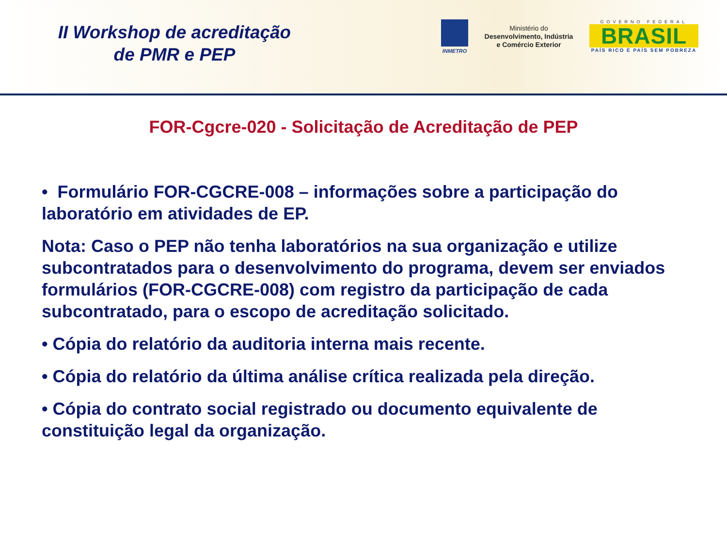II Workshop de acreditação
de PMR e PEP
INMETRO
Ministério do
Desenvolvimento, Indústria
e Comércio Exterior
GOVERNO FEDERAL
BRASIL
PAÍS RICO É PAÍS SEM POBREZA
FOR-Cgcre-020 - Solicitação de Acreditação de PEP
• Formulário FOR-CGCRE-008 – informações sobre a participação do laboratório em atividades de EP.
Nota: Caso o PEP não tenha laboratórios na sua organização e utilize subcontratados para o desenvolvimento do programa, devem ser enviados formulários (FOR-CGCRE-008) com registro da participação de cada subcontratado, para o escopo de acreditação solicitado.
• Cópia do relatório da auditoria interna mais recente.
• Cópia do relatório da última análise crítica realizada pela direção.
• Cópia do contrato social registrado ou documento equivalente de constituição legal da organização.